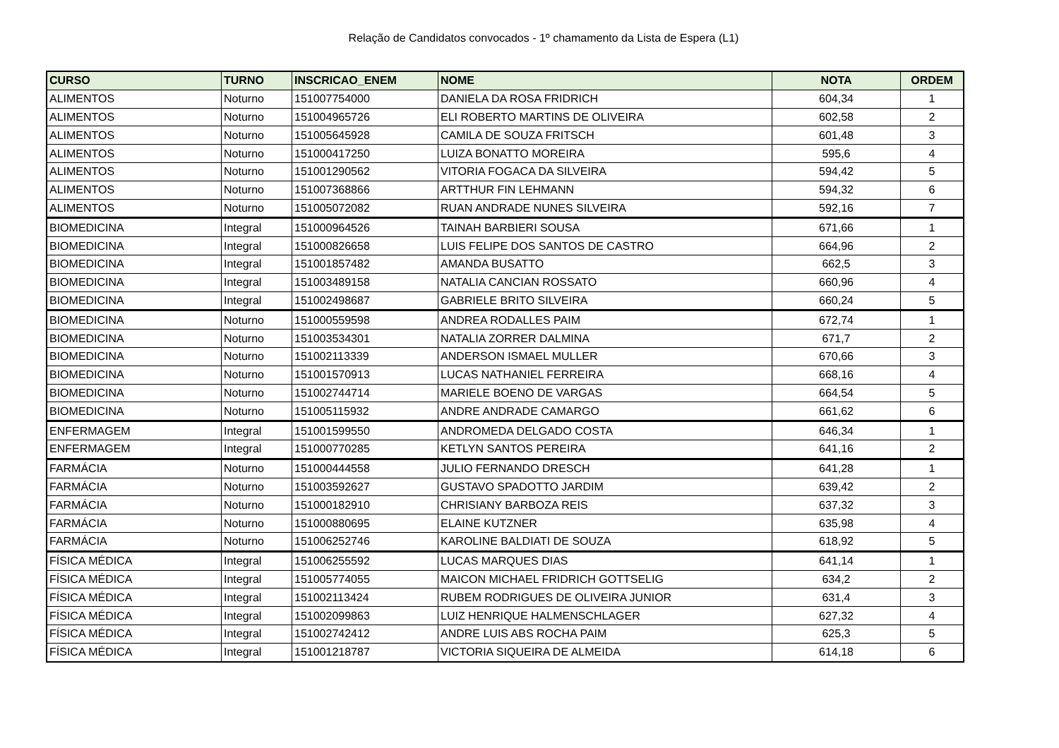Relação de Candidatos convocados - 1º chamamento da Lista de Espera (L1)
| CURSO | TURNO | INSCRICAO_ENEM | NOME | NOTA | ORDEM |
| --- | --- | --- | --- | --- | --- |
| ALIMENTOS | Noturno | 151007754000 | DANIELA DA ROSA FRIDRICH | 604,34 | 1 |
| ALIMENTOS | Noturno | 151004965726 | ELI ROBERTO MARTINS DE OLIVEIRA | 602,58 | 2 |
| ALIMENTOS | Noturno | 151005645928 | CAMILA DE SOUZA FRITSCH | 601,48 | 3 |
| ALIMENTOS | Noturno | 151000417250 | LUIZA BONATTO MOREIRA | 595,6 | 4 |
| ALIMENTOS | Noturno | 151001290562 | VITORIA FOGACA DA SILVEIRA | 594,42 | 5 |
| ALIMENTOS | Noturno | 151007368866 | ARTTHUR FIN LEHMANN | 594,32 | 6 |
| ALIMENTOS | Noturno | 151005072082 | RUAN ANDRADE NUNES SILVEIRA | 592,16 | 7 |
| BIOMEDICINA | Integral | 151000964526 | TAINAH BARBIERI SOUSA | 671,66 | 1 |
| BIOMEDICINA | Integral | 151000826658 | LUIS FELIPE DOS SANTOS DE CASTRO | 664,96 | 2 |
| BIOMEDICINA | Integral | 151001857482 | AMANDA BUSATTO | 662,5 | 3 |
| BIOMEDICINA | Integral | 151003489158 | NATALIA CANCIAN ROSSATO | 660,96 | 4 |
| BIOMEDICINA | Integral | 151002498687 | GABRIELE BRITO SILVEIRA | 660,24 | 5 |
| BIOMEDICINA | Noturno | 151000559598 | ANDREA RODALLES PAIM | 672,74 | 1 |
| BIOMEDICINA | Noturno | 151003534301 | NATALIA ZORRER DALMINA | 671,7 | 2 |
| BIOMEDICINA | Noturno | 151002113339 | ANDERSON ISMAEL MULLER | 670,66 | 3 |
| BIOMEDICINA | Noturno | 151001570913 | LUCAS NATHANIEL FERREIRA | 668,16 | 4 |
| BIOMEDICINA | Noturno | 151002744714 | MARIELE BOENO DE VARGAS | 664,54 | 5 |
| BIOMEDICINA | Noturno | 151005115932 | ANDRE ANDRADE CAMARGO | 661,62 | 6 |
| ENFERMAGEM | Integral | 151001599550 | ANDROMEDA DELGADO COSTA | 646,34 | 1 |
| ENFERMAGEM | Integral | 151000770285 | KETLYN SANTOS PEREIRA | 641,16 | 2 |
| FARMÁCIA | Noturno | 151000444558 | JULIO FERNANDO DRESCH | 641,28 | 1 |
| FARMÁCIA | Noturno | 151003592627 | GUSTAVO SPADOTTO JARDIM | 639,42 | 2 |
| FARMÁCIA | Noturno | 151000182910 | CHRISIANY BARBOZA REIS | 637,32 | 3 |
| FARMÁCIA | Noturno | 151000880695 | ELAINE KUTZNER | 635,98 | 4 |
| FARMÁCIA | Noturno | 151006252746 | KAROLINE BALDIATI DE SOUZA | 618,92 | 5 |
| FÍSICA MÉDICA | Integral | 151006255592 | LUCAS MARQUES DIAS | 641,14 | 1 |
| FÍSICA MÉDICA | Integral | 151005774055 | MAICON MICHAEL FRIDRICH GOTTSELIG | 634,2 | 2 |
| FÍSICA MÉDICA | Integral | 151002113424 | RUBEM RODRIGUES DE OLIVEIRA JUNIOR | 631,4 | 3 |
| FÍSICA MÉDICA | Integral | 151002099863 | LUIZ HENRIQUE HALMENSCHLAGER | 627,32 | 4 |
| FÍSICA MÉDICA | Integral | 151002742412 | ANDRE LUIS ABS ROCHA PAIM | 625,3 | 5 |
| FÍSICA MÉDICA | Integral | 151001218787 | VICTORIA SIQUEIRA DE ALMEIDA | 614,18 | 6 |